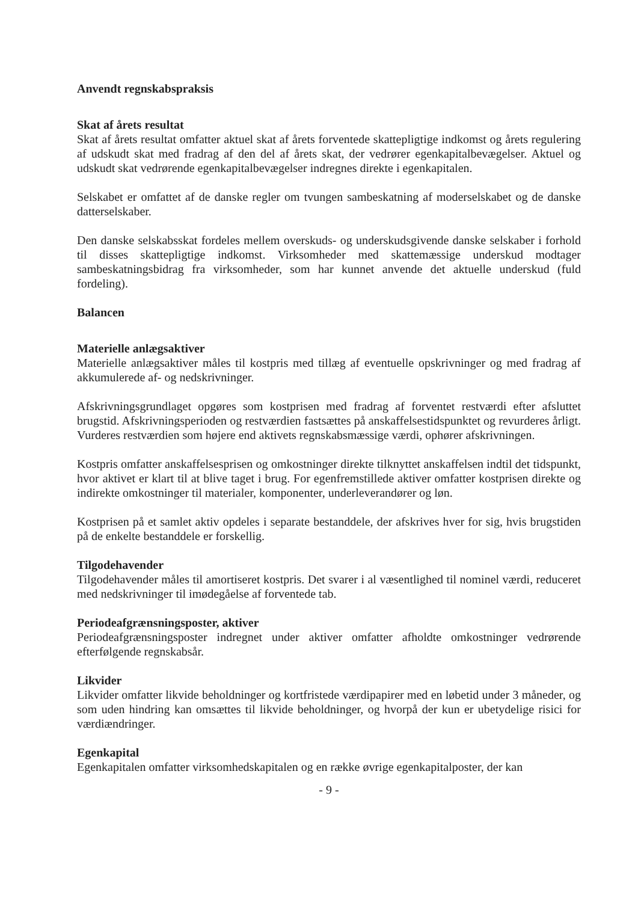Anvendt regnskabspraksis
Skat af årets resultat
Skat af årets resultat omfatter aktuel skat af årets forventede skattepligtige indkomst og årets regulering af udskudt skat med fradrag af den del af årets skat, der vedrører egenkapitalbevægelser. Aktuel og udskudt skat vedrørende egenkapitalbevægelser indregnes direkte i egenkapitalen.
Selskabet er omfattet af de danske regler om tvungen sambeskatning af moderselskabet og de danske datterselskaber.
Den danske selskabsskat fordeles mellem overskuds- og underskudsgivende danske selskaber i forhold til disses skattepligtige indkomst. Virksomheder med skattemæssige underskud modtager sambeskatningsbidrag fra virksomheder, som har kunnet anvende det aktuelle underskud (fuld fordeling).
Balancen
Materielle anlægsaktiver
Materielle anlægsaktiver måles til kostpris med tillæg af eventuelle opskrivninger og med fradrag af akkumulerede af- og nedskrivninger.
Afskrivningsgrundlaget opgøres som kostprisen med fradrag af forventet restværdi efter afsluttet brugstid. Afskrivningsperioden og restværdien fastsættes på anskaffelsestidspunktet og revurderes årligt. Vurderes restværdien som højere end aktivets regnskabsmæssige værdi, ophører afskrivningen.
Kostpris omfatter anskaffelsesprisen og omkostninger direkte tilknyttet anskaffelsen indtil det tidspunkt, hvor aktivet er klart til at blive taget i brug. For egenfremstillede aktiver omfatter kostprisen direkte og indirekte omkostninger til materialer, komponenter, underleverandører og løn.
Kostprisen på et samlet aktiv opdeles i separate bestanddele, der afskrives hver for sig, hvis brugstiden på de enkelte bestanddele er forskellig.
Tilgodehavender
Tilgodehavender måles til amortiseret kostpris. Det svarer i al væsentlighed til nominel værdi, reduceret med nedskrivninger til imødegåelse af forventede tab.
Periodeafgrænsningsposter, aktiver
Periodeafgrænsningsposter indregnet under aktiver omfatter afholdte omkostninger vedrørende efterfølgende regnskabsår.
Likvider
Likvider omfatter likvide beholdninger og kortfristede værdipapirer med en løbetid under 3 måneder, og som uden hindring kan omsættes til likvide beholdninger, og hvorpå der kun er ubetydelige risici for værdiændringer.
Egenkapital
Egenkapitalen omfatter virksomhedskapitalen og en række øvrige egenkapitalposter, der kan
- 9 -